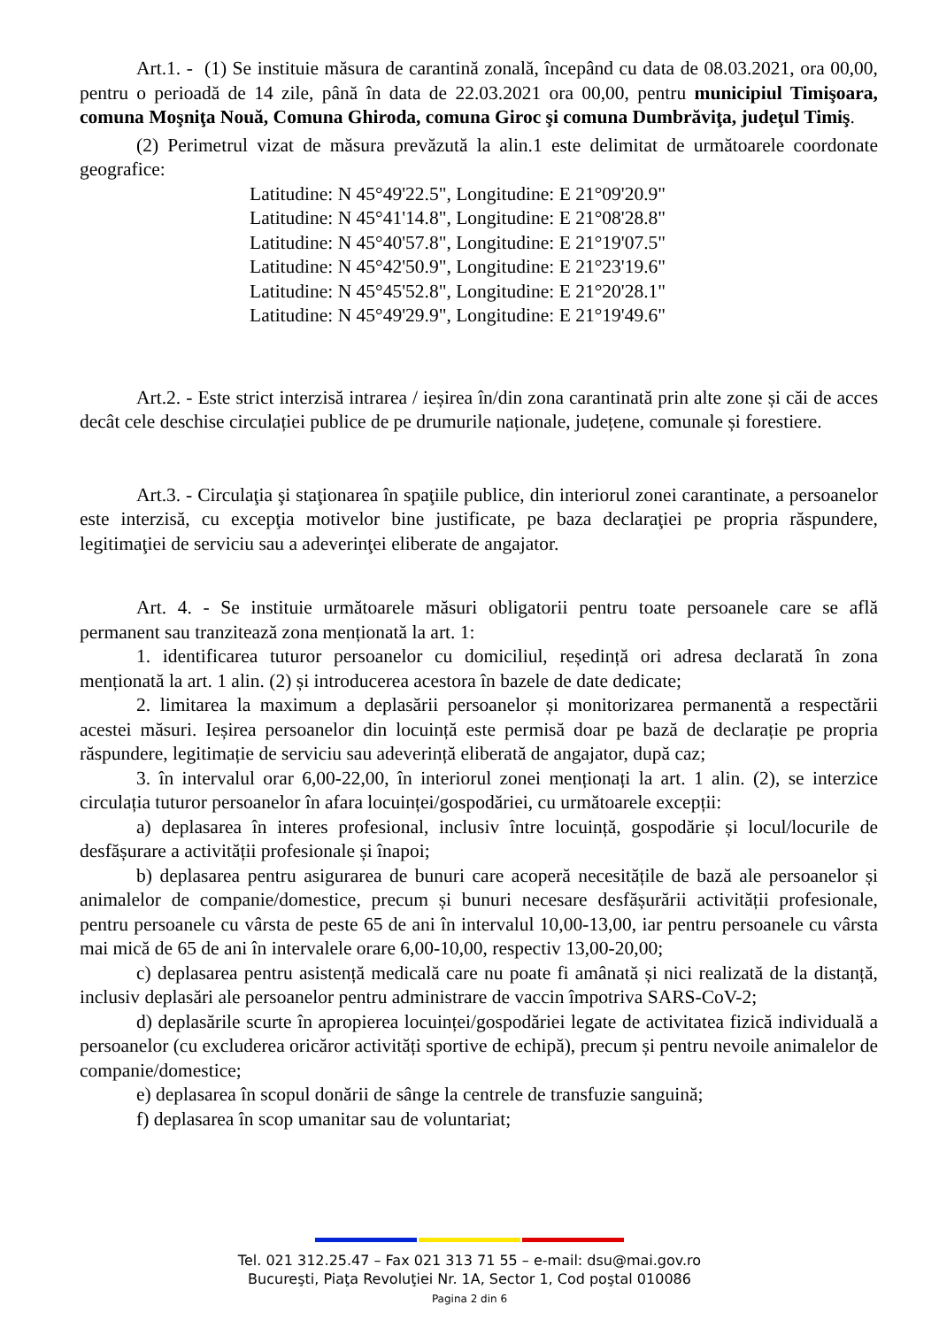Art.1. - (1) Se instituie măsura de carantină zonală, începând cu data de 08.03.2021, ora 00,00, pentru o perioadă de 14 zile, până în data de 22.03.2021 ora 00,00, pentru municipiul Timişoara, comuna Moşniţa Nouă, Comuna Ghiroda, comuna Giroc şi comuna Dumbrăviţa, judeţul Timiş.
(2) Perimetrul vizat de măsura prevăzută la alin.1 este delimitat de următoarele coordonate geografice:
Latitudine: N 45°49'22.5", Longitudine: E 21°09'20.9"
Latitudine: N 45°41'14.8", Longitudine: E 21°08'28.8"
Latitudine: N 45°40'57.8", Longitudine: E 21°19'07.5"
Latitudine: N 45°42'50.9", Longitudine: E 21°23'19.6"
Latitudine: N 45°45'52.8", Longitudine: E 21°20'28.1"
Latitudine: N 45°49'29.9", Longitudine: E 21°19'49.6"
Art.2. - Este strict interzisă intrarea / ieșirea în/din zona carantinată prin alte zone și căi de acces decât cele deschise circulației publice de pe drumurile naționale, județene, comunale și forestiere.
Art.3. - Circulaţia şi staţionarea în spaţiile publice, din interiorul zonei carantinate, a persoanelor este interzisă, cu excepţia motivelor bine justificate, pe baza declaraţiei pe propria răspundere, legitimaţiei de serviciu sau a adeverinţei eliberate de angajator.
Art. 4. - Se instituie următoarele măsuri obligatorii pentru toate persoanele care se află permanent sau tranzitează zona menționată la art. 1:
1. identificarea tuturor persoanelor cu domiciliul, reședință ori adresa declarată în zona menționată la art. 1 alin. (2) și introducerea acestora în bazele de date dedicate;
2. limitarea la maximum a deplasării persoanelor și monitorizarea permanentă a respectării acestei măsuri. Ieșirea persoanelor din locuință este permisă doar pe bază de declarație pe propria răspundere, legitimație de serviciu sau adeverință eliberată de angajator, după caz;
3. în intervalul orar 6,00-22,00, în interiorul zonei menționați la art. 1 alin. (2), se interzice circulația tuturor persoanelor în afara locuinței/gospodăriei, cu următoarele excepții:
a) deplasarea în interes profesional, inclusiv între locuință, gospodărie și locul/locurile de desfășurare a activității profesionale și înapoi;
b) deplasarea pentru asigurarea de bunuri care acoperă necesitățile de bază ale persoanelor și animalelor de companie/domestice, precum și bunuri necesare desfășurării activității profesionale, pentru persoanele cu vârsta de peste 65 de ani în intervalul 10,00-13,00, iar pentru persoanele cu vârsta mai mică de 65 de ani în intervalele orare 6,00-10,00, respectiv 13,00-20,00;
c) deplasarea pentru asistență medicală care nu poate fi amânată și nici realizată de la distanță, inclusiv deplasări ale persoanelor pentru administrare de vaccin împotriva SARS-CoV-2;
d) deplasările scurte în apropierea locuinței/gospodăriei legate de activitatea fizică individuală a persoanelor (cu excluderea oricăror activități sportive de echipă), precum și pentru nevoile animalelor de companie/domestice;
e) deplasarea în scopul donării de sânge la centrele de transfuzie sanguină;
f) deplasarea în scop umanitar sau de voluntariat;
Tel. 021 312.25.47 – Fax 021 313 71 55 – e-mail: dsu@mai.gov.ro
Bucureşti, Piaţa Revoluţiei Nr. 1A, Sector 1, Cod poştal 010086
Pagina 2 din 6